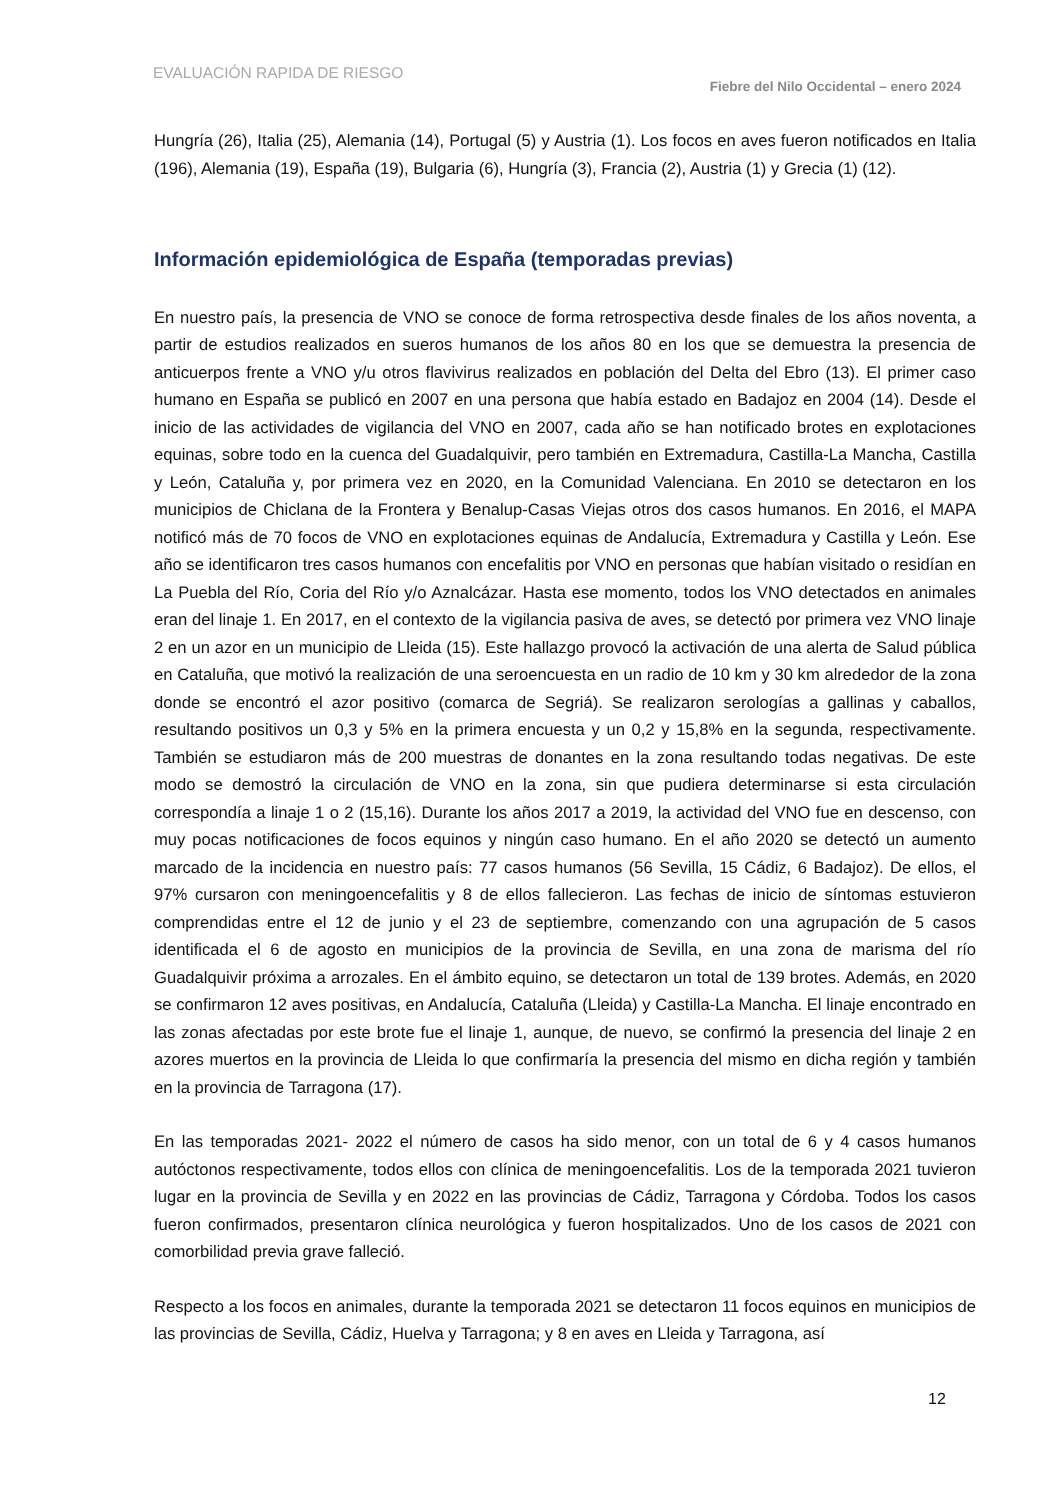EVALUACIÓN RAPIDA DE RIESGO
Fiebre del Nilo Occidental – enero 2024
Hungría (26), Italia (25), Alemania (14), Portugal (5) y Austria (1). Los focos en aves fueron notificados en Italia (196), Alemania (19), España (19), Bulgaria (6), Hungría (3), Francia (2), Austria (1) y Grecia (1) (12).
Información epidemiológica de España (temporadas previas)
En nuestro país, la presencia de VNO se conoce de forma retrospectiva desde finales de los años noventa, a partir de estudios realizados en sueros humanos de los años 80 en los que se demuestra la presencia de anticuerpos frente a VNO y/u otros flavivirus realizados en población del Delta del Ebro (13). El primer caso humano en España se publicó en 2007 en una persona que había estado en Badajoz en 2004 (14). Desde el inicio de las actividades de vigilancia del VNO en 2007, cada año se han notificado brotes en explotaciones equinas, sobre todo en la cuenca del Guadalquivir, pero también en Extremadura, Castilla-La Mancha, Castilla y León, Cataluña y, por primera vez en 2020, en la Comunidad Valenciana. En 2010 se detectaron en los municipios de Chiclana de la Frontera y Benalup-Casas Viejas otros dos casos humanos. En 2016, el MAPA notificó más de 70 focos de VNO en explotaciones equinas de Andalucía, Extremadura y Castilla y León. Ese año se identificaron tres casos humanos con encefalitis por VNO en personas que habían visitado o residían en La Puebla del Río, Coria del Río y/o Aznalcázar. Hasta ese momento, todos los VNO detectados en animales eran del linaje 1. En 2017, en el contexto de la vigilancia pasiva de aves, se detectó por primera vez VNO linaje 2 en un azor en un municipio de Lleida (15). Este hallazgo provocó la activación de una alerta de Salud pública en Cataluña, que motivó la realización de una seroencuesta en un radio de 10 km y 30 km alrededor de la zona donde se encontró el azor positivo (comarca de Segriá). Se realizaron serologías a gallinas y caballos, resultando positivos un 0,3 y 5% en la primera encuesta y un 0,2 y 15,8% en la segunda, respectivamente. También se estudiaron más de 200 muestras de donantes en la zona resultando todas negativas. De este modo se demostró la circulación de VNO en la zona, sin que pudiera determinarse si esta circulación correspondía a linaje 1 o 2 (15,16). Durante los años 2017 a 2019, la actividad del VNO fue en descenso, con muy pocas notificaciones de focos equinos y ningún caso humano. En el año 2020 se detectó un aumento marcado de la incidencia en nuestro país: 77 casos humanos (56 Sevilla, 15 Cádiz, 6 Badajoz). De ellos, el 97% cursaron con meningoencefalitis y 8 de ellos fallecieron. Las fechas de inicio de síntomas estuvieron comprendidas entre el 12 de junio y el 23 de septiembre, comenzando con una agrupación de 5 casos identificada el 6 de agosto en municipios de la provincia de Sevilla, en una zona de marisma del río Guadalquivir próxima a arrozales. En el ámbito equino, se detectaron un total de 139 brotes. Además, en 2020 se confirmaron 12 aves positivas, en Andalucía, Cataluña (Lleida) y Castilla-La Mancha. El linaje encontrado en las zonas afectadas por este brote fue el linaje 1, aunque, de nuevo, se confirmó la presencia del linaje 2 en azores muertos en la provincia de Lleida lo que confirmaría la presencia del mismo en dicha región y también en la provincia de Tarragona (17).
En las temporadas 2021- 2022 el número de casos ha sido menor, con un total de 6 y 4 casos humanos autóctonos respectivamente, todos ellos con clínica de meningoencefalitis. Los de la temporada 2021 tuvieron lugar en la provincia de Sevilla y en 2022 en las provincias de Cádiz, Tarragona y Córdoba. Todos los casos fueron confirmados, presentaron clínica neurológica y fueron hospitalizados. Uno de los casos de 2021 con comorbilidad previa grave falleció.
Respecto a los focos en animales, durante la temporada 2021 se detectaron 11 focos equinos en municipios de las provincias de Sevilla, Cádiz, Huelva y Tarragona; y 8 en aves en Lleida y Tarragona, así
12